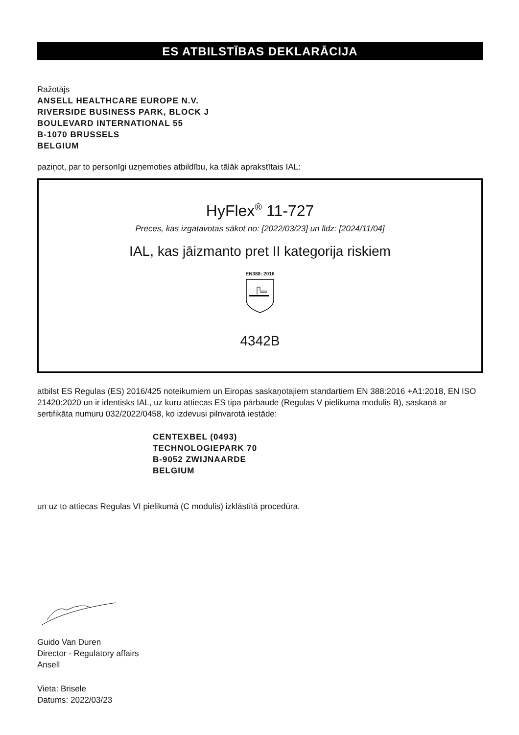ES ATBILSTĪBAS DEKLARĀCIJA
Ražotājs
ANSELL HEALTHCARE EUROPE N.V.
RIVERSIDE BUSINESS PARK, BLOCK J
BOULEVARD INTERNATIONAL 55
B-1070 BRUSSELS
BELGIUM
paziņot, par to personīgi uzņemoties atbildību, ka tālāk aprakstītais IAL:
HyFlex<sup>®</sup> 11-727
Preces, kas izgatavotas sākot no: [2022/03/23] un līdz: [2024/11/04]
IAL, kas jāizmanto pret II kategorija riskiem
EN388: 2016
4342B
atbilst ES Regulas (ES) 2016/425 noteikumiem un Eiropas saskaņotajiem standartiem EN 388:2016 +A1:2018, EN ISO 21420:2020 un ir identisks IAL, uz kuru attiecas ES tipa pārbaude (Regulas V pielikuma modulis B), saskaņā ar sertifikāta numuru 032/2022/0458, ko izdevusi pilnvarotā iestāde:
CENTEXBEL (0493)
TECHNOLOGIEPARK 70
B-9052 ZWIJNAARDE
BELGIUM
un uz to attiecas Regulas VI pielikumā (C modulis) izklāstītā procedūra.
Guido Van Duren
Director - Regulatory affairs
Ansell
Vieta: Brisele
Datums: 2022/03/23